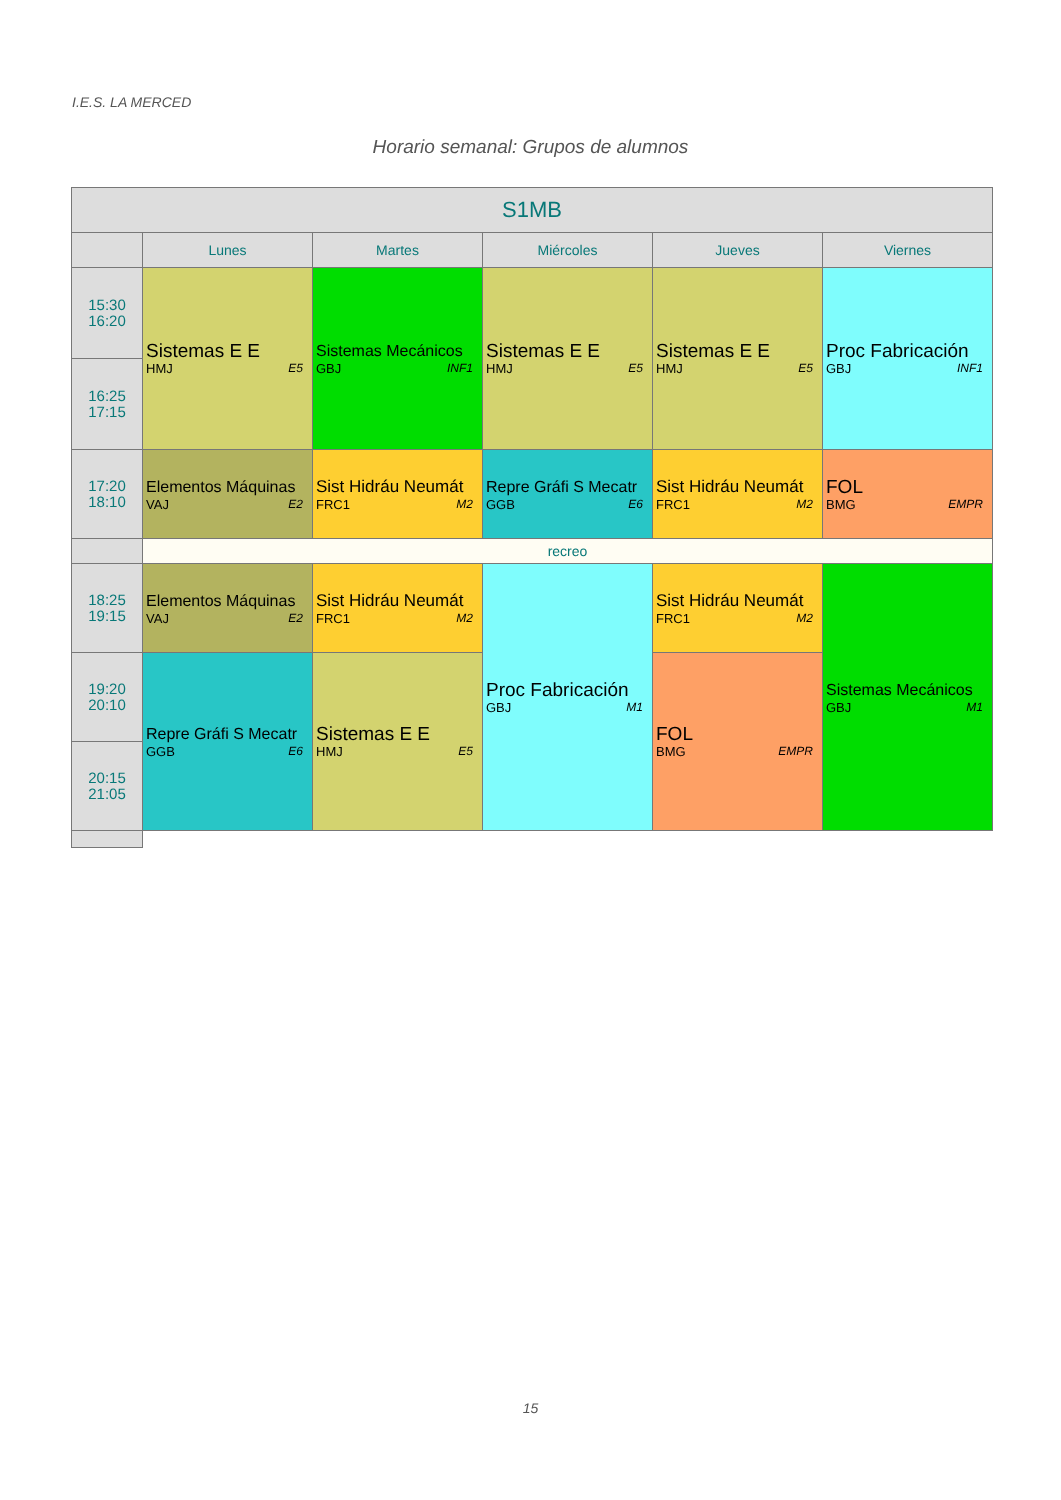I.E.S. LA MERCED
Horario semanal: Grupos de alumnos
| S1MB | | | | | |
| --- | --- | --- | --- | --- | --- |
| | Lunes | Martes | Miércoles | Jueves | Viernes |
| 15:30 16:20 | Sistemas E E HMJ E5 | Sistemas Mecánicos GBJ INF1 | Sistemas E E HMJ E5 | Sistemas E E HMJ E5 | Proc Fabricación GBJ INF1 |
| 16:25 17:15 | | | | | |
| 17:20 18:10 | Elementos Máquinas VAJ E2 | Sist Hidráu Neumát FRC1 M2 | Repre Gráfi S Mecatr GGB E6 | Sist Hidráu Neumát FRC1 M2 | FOL BMG EMPR |
| | recreo | | | | |
| 18:25 19:15 | Elementos Máquinas VAJ E2 | Sist Hidráu Neumát FRC1 M2 | Proc Fabricación GBJ M1 | Sist Hidráu Neumát FRC1 M2 | Sistemas Mecánicos GBJ M1 |
| 19:20 20:10 | Repre Gráfi S Mecatr GGB E6 | Sistemas E E HMJ E5 | | FOL BMG EMPR | |
| 20:15 21:05 | | | | | |
15